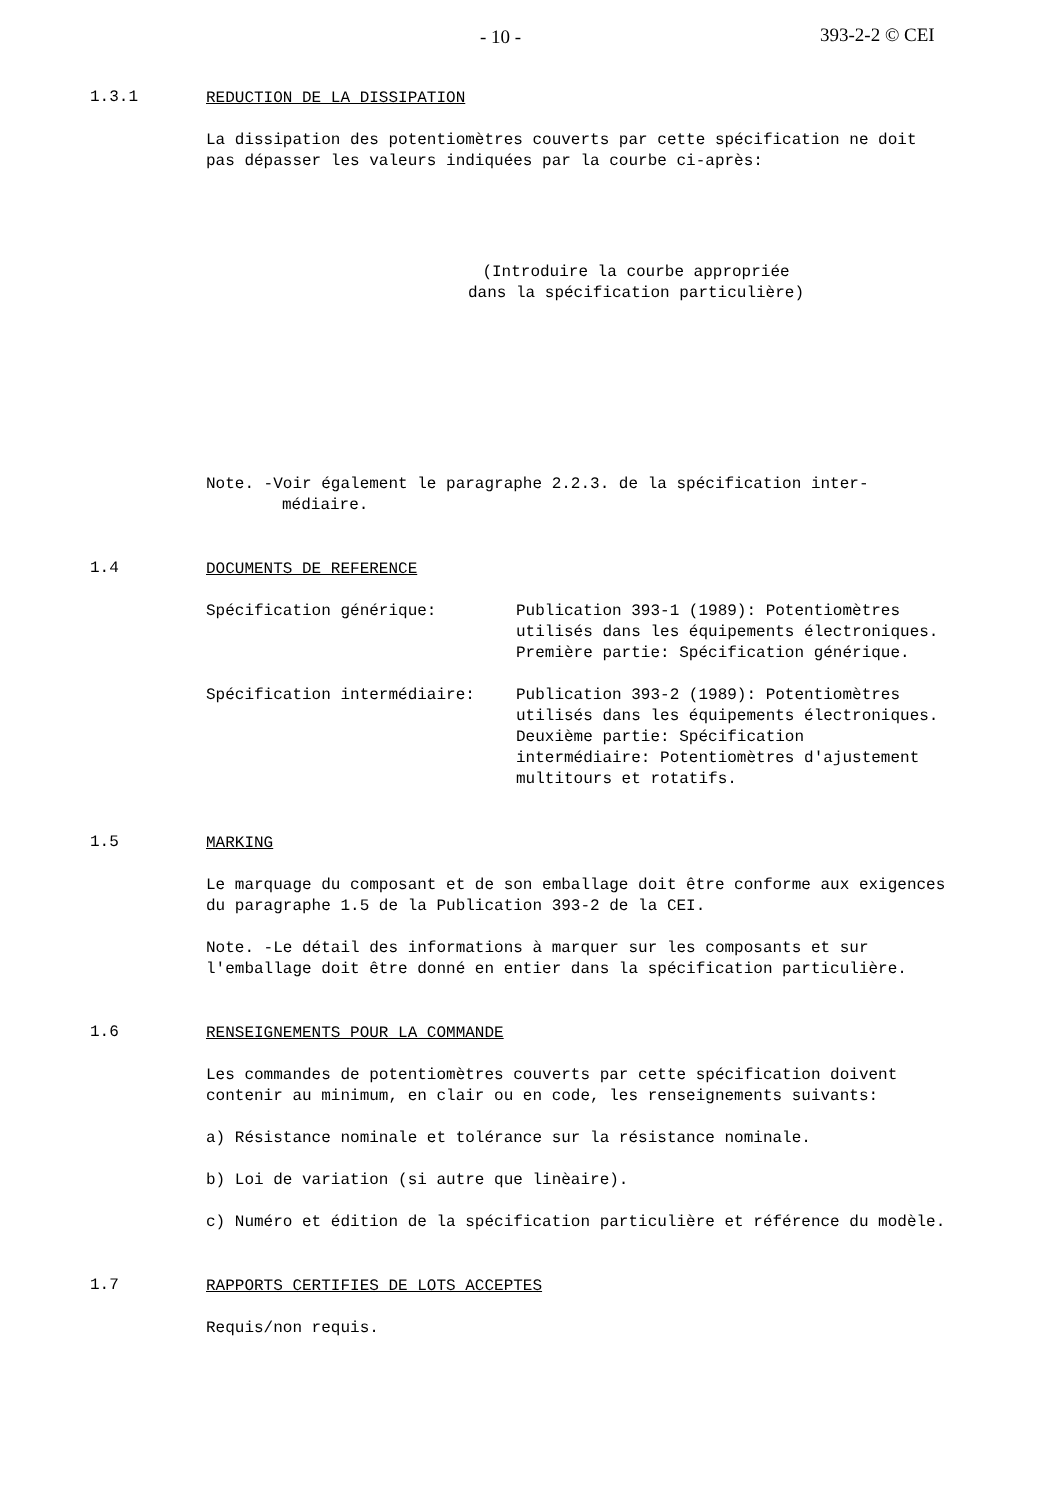- 10 - 393-2-2 © CEI
1.3.1
REDUCTION DE LA DISSIPATION
La dissipation des potentiomètres couverts par cette spécification ne doit pas dépasser les valeurs indiquées par la courbe ci-après:
(Introduire la courbe appropriée
dans la spécification particulière)
Note. -Voir également le paragraphe 2.2.3. de la spécification inter-
médiaire.
1.4
DOCUMENTS DE REFERENCE
Spécification générique: Publication 393-1 (1989): Potentiomètres utilisés dans les équipements électroniques. Première partie: Spécification générique.
Spécification intermédiaire: Publication 393-2 (1989): Potentiomètres utilisés dans les équipements électroniques. Deuxième partie: Spécification intermédiaire: Potentiomètres d'ajustement multitours et rotatifs.
1.5
MARKING
Le marquage du composant et de son emballage doit être conforme aux exigences du paragraphe 1.5 de la Publication 393-2 de la CEI.
Note. -Le détail des informations à marquer sur les composants et sur l'emballage doit être donné en entier dans la spécification particulière.
1.6
RENSEIGNEMENTS POUR LA COMMANDE
Les commandes de potentiomètres couverts par cette spécification doivent contenir au minimum, en clair ou en code, les renseignements suivants:
a) Résistance nominale et tolérance sur la résistance nominale.
b) Loi de variation (si autre que linèaire).
c) Numéro et édition de la spécification particulière et référence du modèle.
1.7
RAPPORTS CERTIFIES DE LOTS ACCEPTES
Requis/non requis.